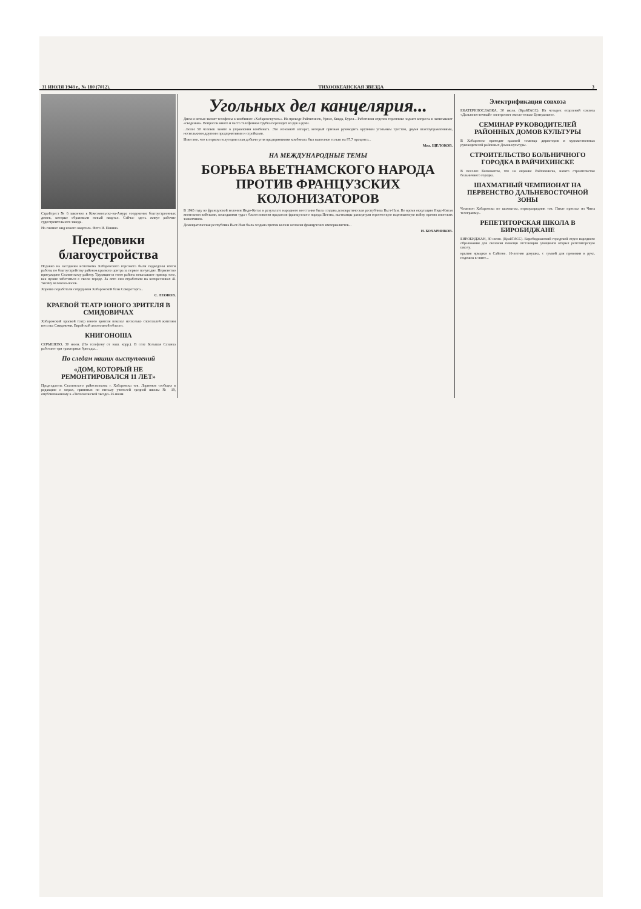31 ИЮЛЯ 1948 г., № 180 (7012). ТИХООКЕАНСКАЯ ЗВЕЗДА 3
Стройтрест № 6 закончил в Комсомольске-на-Амуре сооружение благоустроенных домов, которые образовали новый квартал. Сейчас здесь живут рабочие судостроительного завода.
На снимке: вид нового квартала. Фото И. Панина.
Передовики благоустройства
Недавно на заседании исполкома Хабаровского горсовета были подведены итоги работы по благоустройству районов краевого центра за первое полугодие. Первенство присуждено Сталинскому району. Трудящиеся этого района показывают пример того, как нужно заботиться о своем городе. За лето они отработали на воскресниках 41 тысячу человеко-часов.
Хорошо поработали сотрудники Хабаровской базы Североторга...
С. ЛЕОНОВ.
КРАЕВОЙ ТЕАТР ЮНОГО ЗРИТЕЛЯ В СМИДОВИЧАХ
Хабаровский краевой театр юного зрителя показал несколько спектаклей жителям поселка Смидовичи, Еврейской автономной области.
КНИГОНОША
СЕРЫШЕВО, 30 июля. (По телефону от наш. корр.). В селе Большая Сазанка работают три тракторные бригады...
По следам наших выступлений
«ДОМ, КОТОРЫЙ НЕ РЕМОНТИРОВАЛСЯ 11 ЛЕТ»
Председатель Сталинского райисполкома г. Хабаровска тов. Ларионов сообщил в редакцию о мерах, принятых по письму учителей средней школы № 19, опубликованному в «Тихоокеанской звезде» 26 июня.
Угольных дел канцелярия...
Днем и ночью звонят телефоны в комбинате «Хабаровскуголь». На проводе Райчихинск, Ургал, Кивда, Бурея... Работники отделов торопливо задают вопросы и записывают «сведения». Вопросов много и часто телефонная трубка переходит из рук в руки.
...Более 50 человек занято в управлении комбината. Это основной аппарат, который призван руководить крупным угольным трестом, двумя шахтоуправлениями, несколькими другими предприятиями и стройками.
Известно, что в первом полугодии план добычи угля предприятиями комбината был выполнен только на 87,7 процента...
Мих. ЩЕЛОКОВ.
НА МЕЖДУНАРОДНЫЕ ТЕМЫ
БОРЬБА ВЬЕТНАМСКОГО НАРОДА ПРОТИВ ФРАНЦУЗСКИХ КОЛОНИЗАТОРОВ
В 1945 году во французской колонии Индо-Китае в результате народного восстания была создана демократическая республика Вьет-Нам. Во время оккупации Индо-Китая японскими войсками, вошедшими туда с благословения предателя французского народа Петэна, вьетнамцы развернули героическую партизанскую войну против японских захватчиков.
Демократическая республика Вьет-Нам была создана против воли и желания французских империалистов...
И. БОЧАРНИКОВ.
Электрификация совхоза
ЕКАТЕРИНОСЛАВКА, 30 июля. (КрайТАСС). Из четырех отделений совхоза «Дальневосточный» электросвет имело только Центральное.
СЕМИНАР РУКОВОДИТЕЛЕЙ РАЙОННЫХ ДОМОВ КУЛЬТУРЫ
В Хабаровске проходит краевой семинар директоров и художественных руководителей районных Домов культуры.
СТРОИТЕЛЬСТВО БОЛЬНИЧНОГО ГОРОДКА В РАЙЧИХИНСКЕ
В поселке Кочковатом, что на окраине Райчихинска, начато строительство больничного городка.
ШАХМАТНЫЙ ЧЕМПИОНАТ НА ПЕРВЕНСТВО ДАЛЬНЕВОСТОЧНОЙ ЗОНЫ
Чемпион Хабаровска по шахматам, перворазрядник тов. Пикэт прислал из Читы телеграмму...
РЕПЕТИТОРСКАЯ ШКОЛА В БИРОБИДЖАНЕ
БИРОБИДЖАН, 30 июля. (КрайТАСС). Биробиджанский городской отдел народного образования для оказания помощи отстающим учащимся открыл репетиторскую школу.
крытия ярмарки в Сайгоне. 16-летняя девушка, с сумкой для провизии в руке, подошла к свите...